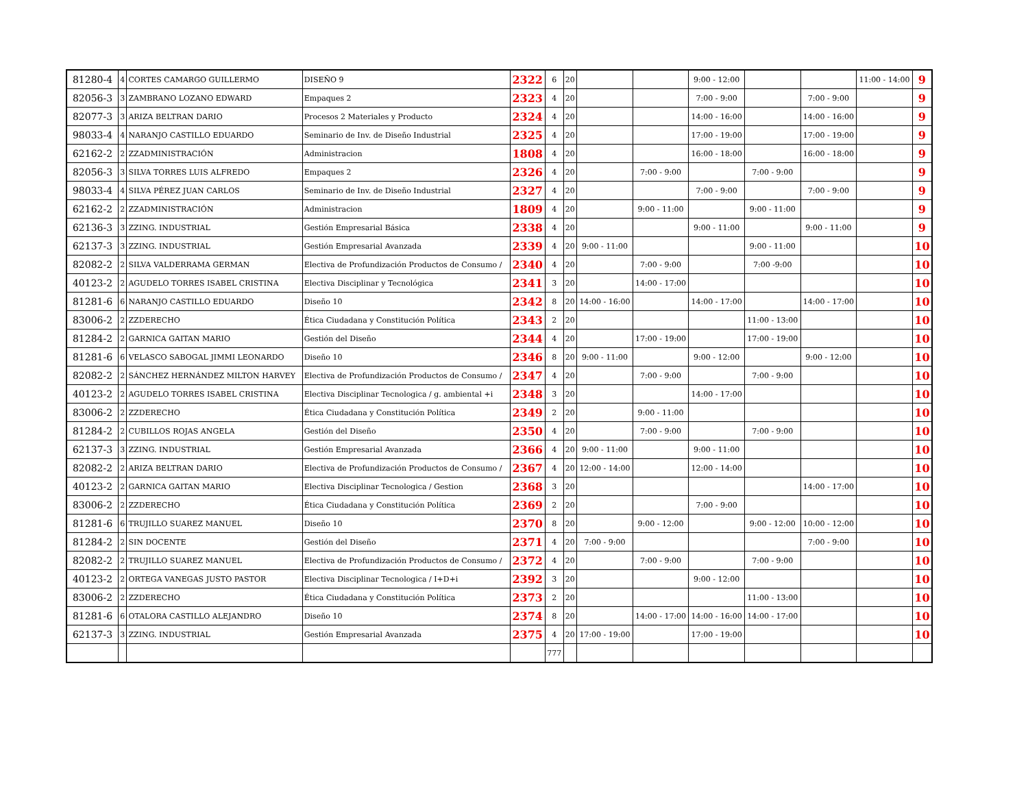| 81280-4 | 4 | CORTES CAMARGO GUILLERMO | DISEÑO 9 | 2322 | 6 | 20 | | | 9:00 - 12:00 | | | 11:00 - 14:00 | 9 |
| 82056-3 | 3 | ZAMBRANO LOZANO EDWARD | Empaques 2 | 2323 | 4 | 20 | | | 7:00 - 9:00 | | 7:00 - 9:00 | | 9 |
| 82077-3 | 3 | ARIZA BELTRAN DARIO | Procesos 2 Materiales y Producto | 2324 | 4 | 20 | | | 14:00 - 16:00 | | 14:00 - 16:00 | | 9 |
| 98033-4 | 4 | NARANJO CASTILLO EDUARDO | Seminario de Inv. de Diseño Industrial | 2325 | 4 | 20 | | | 17:00 - 19:00 | | 17:00 - 19:00 | | 9 |
| 62162-2 | 2 | ZZADMINISTRACIÓN | Administracion | 1808 | 4 | 20 | | | 16:00 - 18:00 | | 16:00 - 18:00 | | 9 |
| 82056-3 | 3 | SILVA TORRES LUIS ALFREDO | Empaques 2 | 2326 | 4 | 20 | | 7:00 - 9:00 | | 7:00 - 9:00 | | | 9 |
| 98033-4 | 4 | SILVA PÉREZ JUAN CARLOS | Seminario de Inv. de Diseño Industrial | 2327 | 4 | 20 | | | 7:00 - 9:00 | | 7:00 - 9:00 | | 9 |
| 62162-2 | 2 | ZZADMINISTRACIÓN | Administracion | 1809 | 4 | 20 | | 9:00 - 11:00 | | 9:00 - 11:00 | | | 9 |
| 62136-3 | 3 | ZZING. INDUSTRIAL | Gestión Empresarial Básica | 2338 | 4 | 20 | | | 9:00 - 11:00 | | 9:00 - 11:00 | | 9 |
| 62137-3 | 3 | ZZING. INDUSTRIAL | Gestión Empresarial Avanzada | 2339 | 4 | 20 | 9:00 - 11:00 | | | 9:00 - 11:00 | | | 10 |
| 82082-2 | 2 | SILVA VALDERRAMA GERMAN | Electiva de Profundización Productos de Consumo / | 2340 | 4 | 20 | | 7:00 - 9:00 | | 7:00 -9:00 | | | 10 |
| 40123-2 | 2 | AGUDELO TORRES ISABEL CRISTINA | Electiva Disciplinar y Tecnológica | 2341 | 3 | 20 | | 14:00 - 17:00 | | | | | 10 |
| 81281-6 | 6 | NARANJO CASTILLO EDUARDO | Diseño 10 | 2342 | 8 | 20 | 14:00 - 16:00 | | 14:00 - 17:00 | | 14:00 - 17:00 | | 10 |
| 83006-2 | 2 | ZZDERECHO | Ética Ciudadana y Constitución Política | 2343 | 2 | 20 | | | | 11:00 - 13:00 | | | 10 |
| 81284-2 | 2 | GARNICA GAITAN MARIO | Gestión del Diseño | 2344 | 4 | 20 | | 17:00 - 19:00 | | 17:00 - 19:00 | | | 10 |
| 81281-6 | 6 | VELASCO SABOGAL JIMMI LEONARDO | Diseño 10 | 2346 | 8 | 20 | 9:00 - 11:00 | | 9:00 - 12:00 | | 9:00 - 12:00 | | 10 |
| 82082-2 | 2 | SÁNCHEZ HERNÁNDEZ MILTON HARVEY | Electiva de Profundización Productos de Consumo / | 2347 | 4 | 20 | | 7:00 - 9:00 | | 7:00 - 9:00 | | | 10 |
| 40123-2 | 2 | AGUDELO TORRES ISABEL CRISTINA | Electiva Disciplinar Tecnologica / g. ambiental +i | 2348 | 3 | 20 | | | 14:00 - 17:00 | | | | 10 |
| 83006-2 | 2 | ZZDERECHO | Ética Ciudadana y Constitución Política | 2349 | 2 | 20 | | 9:00 - 11:00 | | | | | 10 |
| 81284-2 | 2 | CUBILLOS ROJAS ANGELA | Gestión del Diseño | 2350 | 4 | 20 | | 7:00 - 9:00 | | 7:00 - 9:00 | | | 10 |
| 62137-3 | 3 | ZZING. INDUSTRIAL | Gestión Empresarial Avanzada | 2366 | 4 | 20 | 9:00 - 11:00 | | 9:00 - 11:00 | | | | 10 |
| 82082-2 | 2 | ARIZA BELTRAN DARIO | Electiva de Profundización Productos de Consumo / | 2367 | 4 | 20 | 12:00 - 14:00 | | 12:00 - 14:00 | | | | 10 |
| 40123-2 | 2 | GARNICA GAITAN MARIO | Electiva Disciplinar Tecnologica / Gestion | 2368 | 3 | 20 | | | | | 14:00 - 17:00 | | 10 |
| 83006-2 | 2 | ZZDERECHO | Ética Ciudadana y Constitución Política | 2369 | 2 | 20 | | | 7:00 - 9:00 | | | | 10 |
| 81281-6 | 6 | TRUJILLO SUAREZ MANUEL | Diseño 10 | 2370 | 8 | 20 | | 9:00 - 12:00 | | 9:00 - 12:00 | 10:00 - 12:00 | | 10 |
| 81284-2 | 2 | SIN DOCENTE | Gestión del Diseño | 2371 | 4 | 20 | 7:00 - 9:00 | | | | 7:00 - 9:00 | | 10 |
| 82082-2 | 2 | TRUJILLO SUAREZ MANUEL | Electiva de Profundización Productos de Consumo / | 2372 | 4 | 20 | | 7:00 - 9:00 | | 7:00 - 9:00 | | | 10 |
| 40123-2 | 2 | ORTEGA VANEGAS JUSTO PASTOR | Electiva Disciplinar Tecnologica / I+D+i | 2392 | 3 | 20 | | | 9:00 - 12:00 | | | | 10 |
| 83006-2 | 2 | ZZDERECHO | Ética Ciudadana y Constitución Política | 2373 | 2 | 20 | | | | 11:00 - 13:00 | | | 10 |
| 81281-6 | 6 | OTALORA CASTILLO ALEJANDRO | Diseño 10 | 2374 | 8 | 20 | | 14:00 - 17:00 | 14:00 - 16:00 | 14:00 - 17:00 | | | 10 |
| 62137-3 | 3 | ZZING. INDUSTRIAL | Gestión Empresarial Avanzada | 2375 | 4 | 20 | 17:00 - 19:00 | | 17:00 - 19:00 | | | | 10 |
| | | | | | 777 | | | | | | | | |